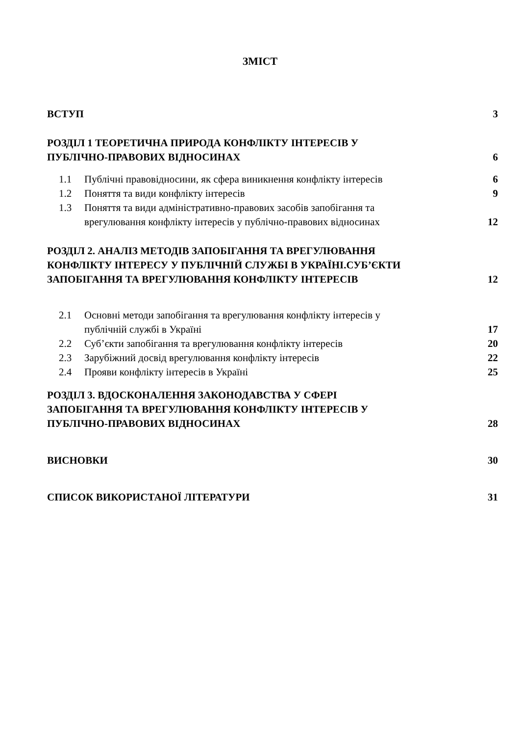ЗМІСТ
ВСТУП 3
РОЗДІЛ 1 ТЕОРЕТИЧНА ПРИРОДА КОНФЛІКТУ ІНТЕРЕСІВ У
ПУБЛІЧНО-ПРАВОВИХ ВІДНОСИНАХ 6
1.1 Публічні правовідносини, як сфера виникнення конфлікту інтересів 6
1.2 Поняття та види конфлікту інтересів 9
1.3 Поняття та види адміністративно-правових засобів запобігання та
врегулювання конфлікту інтересів у публічно-правових відносинах 12
РОЗДІЛ 2. АНАЛІЗ МЕТОДІВ ЗАПОБІГАННЯ ТА ВРЕГУЛЮВАННЯ
КОНФЛІКТУ ІНТЕРЕСУ У ПУБЛІЧНІЙ СЛУЖБІ В УКРАЇНІ.СУБ’ЄКТИ
ЗАПОБІГАННЯ ТА ВРЕГУЛЮВАННЯ КОНФЛІКТУ ІНТЕРЕСІВ 12
2.1 Основні методи запобігання та врегулювання конфлікту інтересів у
публічній службі в Україні 17
2.2 Суб’єкти запобігання та врегулювання конфлікту інтересів 20
2.3 Зарубіжний досвід врегулювання конфлікту інтересів 22
2.4 Прояви конфлікту інтересів в Україні 25
РОЗДІЛ 3. ВДОСКОНАЛЕННЯ ЗАКОНОДАВСТВА У СФЕРІ
ЗАПОБІГАННЯ ТА ВРЕГУЛЮВАННЯ КОНФЛІКТУ ІНТЕРЕСІВ У
ПУБЛІЧНО-ПРАВОВИХ ВІДНОСИНАХ 28
ВИСНОВКИ 30
СПИСОК ВИКОРИСТАНОЇ ЛІТЕРАТУРИ 31